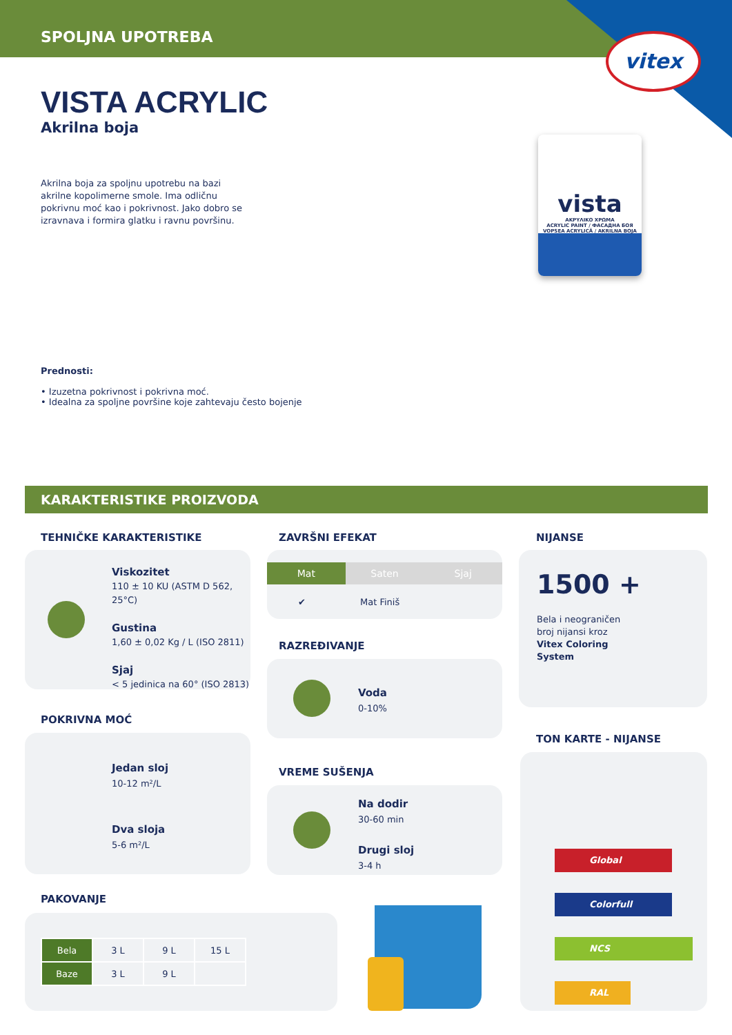SPOLJNA UPOTREBA
vitex
VISTA ACRYLIC
Akrilna boja
Akrilna boja za spoljnu upotrebu na bazi akrilne kopolimerne smole. Ima odličnu pokrivnu moć kao i pokrivnost. Jako dobro se izravnava i formira glatku i ravnu površinu.
vista
AKPYΛIKO XPΩMA
ACRYLIC PAINT / ФАСАДНА БОЯ
VOPSEA ACRYLICĂ / AKRILNA BOJA
Prednosti:
• Izuzetna pokrivnost i pokrivna moć.
• Idealna za spoljne površine koje zahtevaju često bojenje
KARAKTERISTIKE PROIZVODA
TEHNIČKE KARAKTERISTIKE
Viskozitet
110 ± 10 KU (ASTM D 562, 25°C)
Gustina
1,60 ± 0,02 Kg / L (ISO 2811)
Sjaj
< 5 jedinica na 60° (ISO 2813)
POKRIVNA MOĆ
Jedan sloj
10-12 m²/L
Dva sloja
5-6 m²/L
ZAVRŠNI EFEKAT
Mat Saten Sjaj
✔ Mat Finiš
RAZREĐIVANJE
Voda
0-10%
VREME SUŠENJA
Na dodir
30-60 min
Drugi sloj
3-4 h
NIJANSE
1500 +
Bela i neograničen broj nijansi kroz Vitex Coloring System
TON KARTE - NIJANSE
Global
Colorfull
NCS
RAL
PAKOVANJE
| Bela | 3 L | 9 L | 15 L |
| Baze | 3 L | 9 L | |